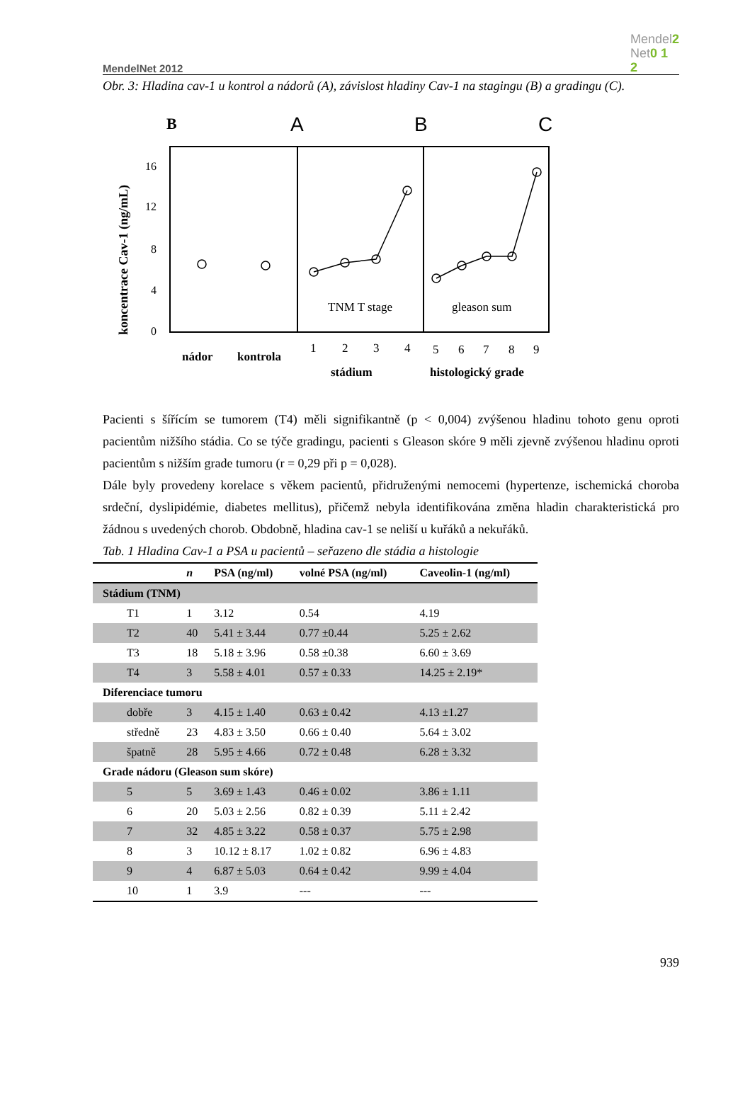MendelNet 2012 Mendel2
Net0 1
2
Obr. 3: Hladina cav-1 u kontrol a nádorů (A), závislost hladiny Cav-1 na stagingu (B) a gradingu (C).
B
A
B
C
koncentrace Cav-1 (ng/mL)
16
12
8
4
0
TNM T stage
gleason sum
nádor
kontrola
1
2
3
4
5
6
7
8
9
stádium
histologický grade
Pacienti s šířícím se tumorem (T4) měli signifikantně (p < 0,004) zvýšenou hladinu tohoto genu oproti pacientům nižšího stádia. Co se týče gradingu, pacienti s Gleason skóre 9 měli zjevně zvýšenou hladinu oproti pacientům s nižším grade tumoru (r = 0,29 při p = 0,028).
Dále byly provedeny korelace s věkem pacientů, přidruženými nemocemi (hypertenze, ischemická choroba srdeční, dyslipidémie, diabetes mellitus), přičemž nebyla identifikována změna hladin charakteristická pro žádnou s uvedených chorob. Obdobně, hladina cav-1 se neliší u kuřáků a nekuřáků.
Tab. 1 Hladina Cav-1 a PSA u pacientů – seřazeno dle stádia a histologie
| | n | PSA (ng/ml) | volné PSA (ng/ml) | Caveolin-1 (ng/ml) |
| --- | --- | --- | --- | --- |
| Stádium (TNM) | | | | |
| T1 | 1 | 3.12 | 0.54 | 4.19 |
| T2 | 40 | 5.41 ± 3.44 | 0.77 ±0.44 | 5.25 ± 2.62 |
| T3 | 18 | 5.18 ± 3.96 | 0.58 ±0.38 | 6.60 ± 3.69 |
| T4 | 3 | 5.58 ± 4.01 | 0.57 ± 0.33 | 14.25 ± 2.19* |
| Diferenciace tumoru | | | | |
| dobře | 3 | 4.15 ± 1.40 | 0.63 ± 0.42 | 4.13 ±1.27 |
| středně | 23 | 4.83 ± 3.50 | 0.66 ± 0.40 | 5.64 ± 3.02 |
| špatně | 28 | 5.95 ± 4.66 | 0.72 ± 0.48 | 6.28 ± 3.32 |
| Grade nádoru (Gleason sum skóre) | | | | |
| 5 | 5 | 3.69 ± 1.43 | 0.46 ± 0.02 | 3.86 ± 1.11 |
| 6 | 20 | 5.03 ± 2.56 | 0.82 ± 0.39 | 5.11 ± 2.42 |
| 7 | 32 | 4.85 ± 3.22 | 0.58 ± 0.37 | 5.75 ± 2.98 |
| 8 | 3 | 10.12 ± 8.17 | 1.02 ± 0.82 | 6.96 ± 4.83 |
| 9 | 4 | 6.87 ± 5.03 | 0.64 ± 0.42 | 9.99 ± 4.04 |
| 10 | 1 | 3.9 | --- | --- |
939